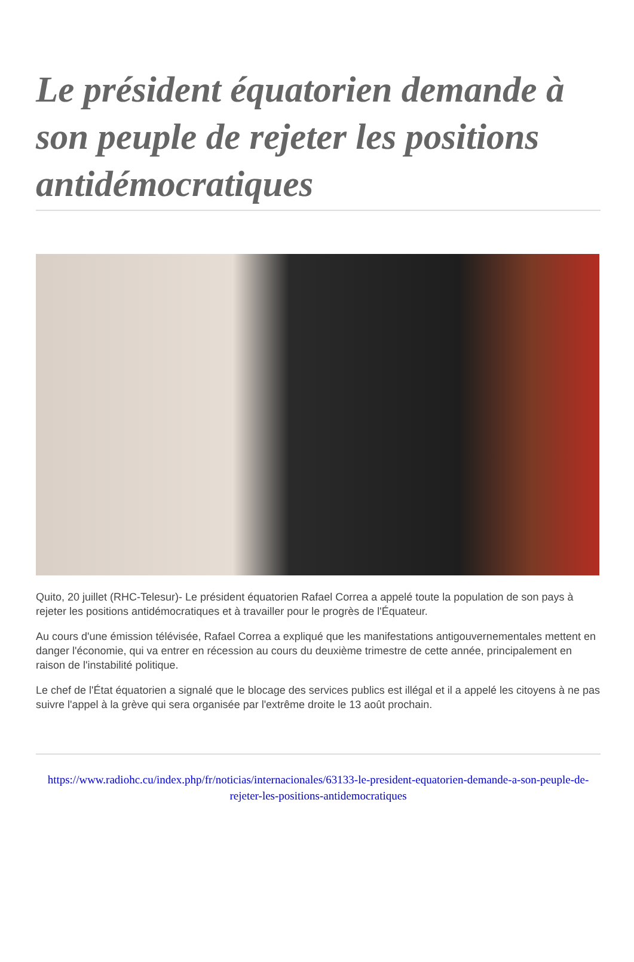Le président équatorien demande à son peuple de rejeter les positions antidémocratiques
Quito, 20 juillet (RHC-Telesur)- Le président équatorien Rafael Correa a appelé toute la population de son pays à rejeter les positions antidémocratiques et à travailler pour le progrès de l'Équateur.
Au cours d'une émission télévisée, Rafael Correa a expliqué que les manifestations antigouvernementales mettent en danger l'économie, qui va entrer en récession au cours du deuxième trimestre de cette année, principalement en raison de l'instabilité politique.
Le chef de l'État équatorien a signalé que le blocage des services publics est illégal et il a appelé les citoyens à ne pas suivre l'appel à la grève qui sera organisée par l'extrême droite le 13 août prochain.
https://www.radiohc.cu/index.php/fr/noticias/internacionales/63133-le-president-equatorien-demande-a-son-peuple-de-rejeter-les-positions-antidemocratiques